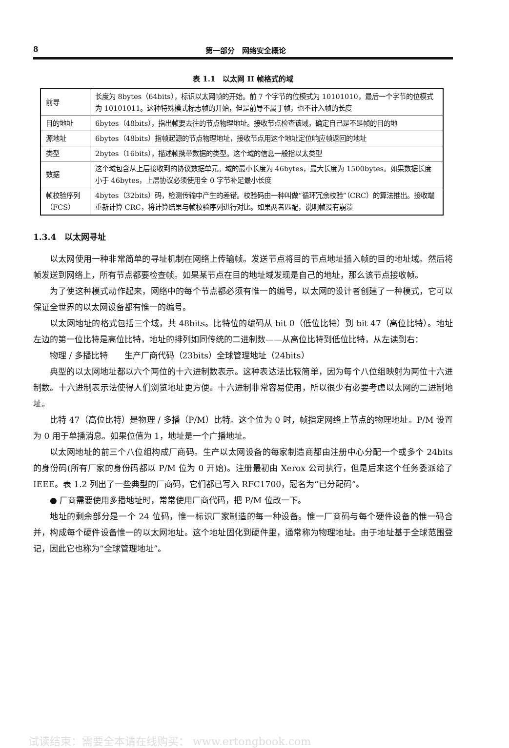8 第一部分　网络安全概论
表 1.1　以太网 II 帧格式的域
| 前导 | 长度为 8bytes（64bits），标识以太网帧的开始。前 7 个字节的位模式为 10101010，最后一个字节的位模式为 10101011。这种特殊模式标志帧的开始，但是前导不属于帧，也不计入帧的长度 |
| 目的地址 | 6bytes（48bits），指出帧要去往的节点物理地址。接收节点检查该域，确定自己是不是帧的目的地 |
| 源地址 | 6bytes（48bits）指帧起源的节点物理地址，接收节点用这个地址定位响应帧返回的地址 |
| 类型 | 2bytes（16bits），描述帧携带数据的类型。这个域的信息一般指以太类型 |
| 数据 | 这个域包含从上层接收到的协议数据单元。域的最小长度为 46bytes，最大长度为 1500bytes。如果数据长度小于 46bytes，上层协议必须使用全 0 字节补足最小长度 |
| 帧校验序列（FCS） | 4bytes（32bits）码，检测传输中产生的差错。校验码由一种叫做“循环冗余校验”（CRC）的算法推出。接收端重新计算 CRC，将计算结果与帧校验序列进行对比。如果两者匹配，说明帧没有崩溃 |
1.3.4　以太网寻址
以太网使用一种非常简单的寻址机制在网络上传输帧。发送节点将目的节点地址插入帧的目的地址域。然后将帧发送到网络上，所有节点都要检查帧。如果某节点在目的地址域发现是自己的地址，那么该节点接收帧。
为了使这种模式动作起来，网络中的每个节点都必须有惟一的编号，以太网的设计者创建了一种模式，它可以保证全世界的以太网设备都有惟一的编号。
以太网地址的格式包括三个域，共 48bits。比特位的编码从 bit 0（低位比特）到 bit 47（高位比特）。地址左边的第一位比特是高位比特，地址的排列如同传统的二进制数——从高位比特到低位比特，从左读到右：
物理 / 多播比特　　生产厂商代码（23bits）全球管理地址（24bits）
典型的以太网地址都以六个两位的十六进制数表示。这种表达法比较简单，因为每个八位组映射为两位十六进制数。十六进制表示法使得人们浏览地址更方便。十六进制非常容易使用，所以很少有必要考虑以太网的二进制地址。
比特 47（高位比特）是物理 / 多播（P/M）比特。这个位为 0 时，帧指定网络上节点的物理地址。P/M 设置为 0 用于单播消息。如果位值为 1，地址是一个广播地址。
以太网地址的前三个八位组构成厂商码。生产以太网设备的每家制造商都由注册中心分配一个或多个 24bits 的身份码(所有厂家的身份码都以 P/M 位为 0 开始)。注册最初由 Xerox 公司执行，但是后来这个任务委派给了 IEEE。表 1.2 列出了一些典型的厂商码，它们都已写入 RFC1700，冠名为“已分配码”。
● 厂商需要使用多播地址时，常常使用厂商代码，把 P/M 位改一下。
地址的剩余部分是一个 24 位码，惟一标识厂家制造的每一种设备。惟一厂商码与每个硬件设备的惟一码合并，构成每个硬件设备惟一的以太网地址。这个地址固化到硬件里，通常称为物理地址。由于地址基于全球范围登记，因此它也称为“全球管理地址”。
试读结束：需要全本请在线购买： www.ertongbook.com